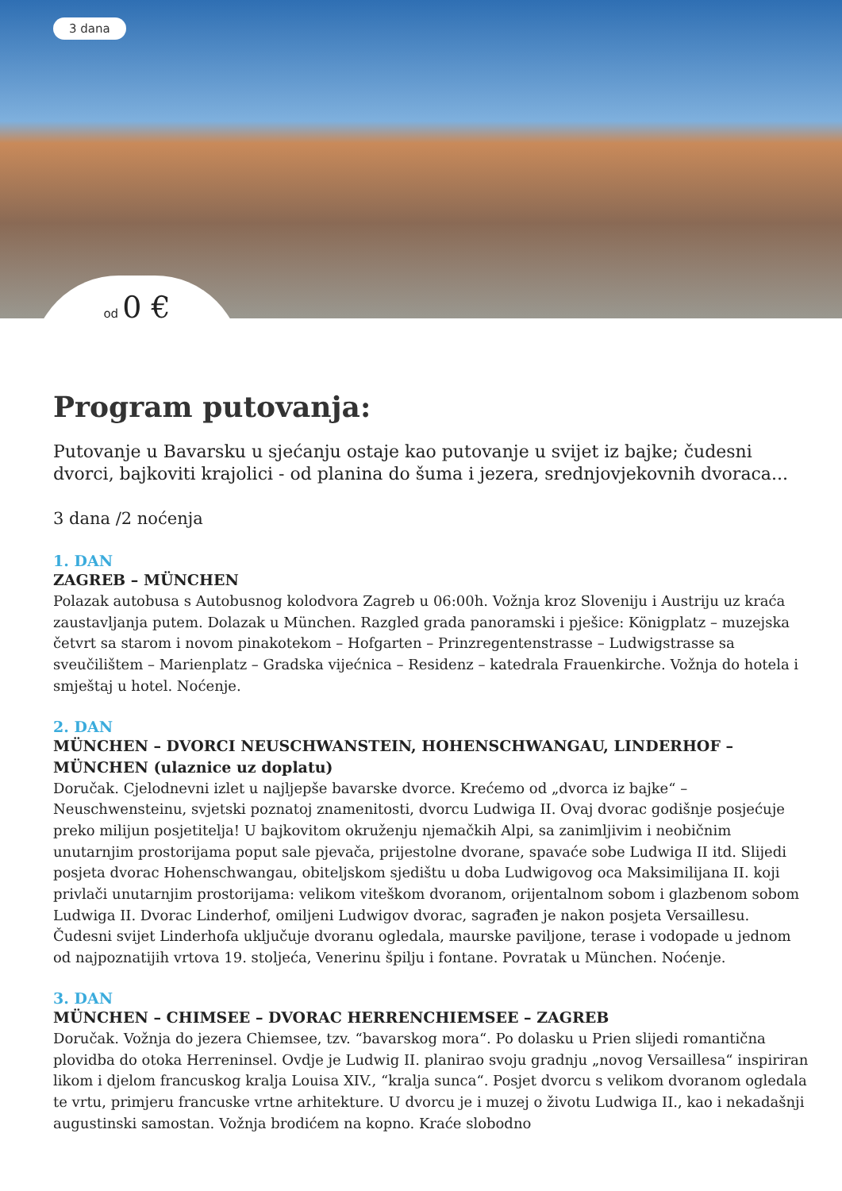3 dana
od 0 €
Program putovanja:
Putovanje u Bavarsku u sjećanju ostaje kao putovanje u svijet iz bajke; čudesni dvorci, bajkoviti krajolici - od planina do šuma i jezera, srednjovjekovnih dvoraca...
3 dana /2 noćenja
1. DAN
ZAGREB – MÜNCHEN
Polazak autobusa s Autobusnog kolodvora Zagreb u 06:00h. Vožnja kroz Sloveniju i Austriju uz kraća zaustavljanja putem. Dolazak u München. Razgled grada panoramski i pješice: Königplatz – muzejska četvrt sa starom i novom pinakotekom – Hofgarten – Prinzregentenstrasse – Ludwigstrasse sa sveučilištem – Marienplatz – Gradska vijećnica – Residenz – katedrala Frauenkirche. Vožnja do hotela i smještaj u hotel. Noćenje.
2. DAN
MÜNCHEN – DVORCI NEUSCHWANSTEIN, HOHENSCHWANGAU, LINDERHOF – MÜNCHEN (ulaznice uz doplatu)
Doručak. Cjelodnevni izlet u najljepše bavarske dvorce. Krećemo od „dvorca iz bajke“ – Neuschwensteinu, svjetski poznatoj znamenitosti, dvorcu Ludwiga II. Ovaj dvorac godišnje posjećuje preko milijun posjetitelja! U bajkovitom okruženju njemačkih Alpi, sa zanimljivim i neobičnim unutarnjim prostorijama poput sale pjevača, prijestolne dvorane, spavaće sobe Ludwiga II itd. Slijedi posjeta dvorac Hohenschwangau, obiteljskom sjedištu u doba Ludwigovog oca Maksimilijana II. koji privlači unutarnjim prostorijama: velikom viteškom dvoranom, orijentalnom sobom i glazbenom sobom Ludwiga II. Dvorac Linderhof, omiljeni Ludwigov dvorac, sagrađen je nakon posjeta Versaillesu. Čudesni svijet Linderhofa uključuje dvoranu ogledala, maurske paviljone, terase i vodopade u jednom od najpoznatijih vrtova 19. stoljeća, Venerinu špilju i fontane. Povratak u München. Noćenje.
3. DAN
MÜNCHEN – CHIMSEE – DVORAC HERRENCHIEMSEE – ZAGREB
Doručak. Vožnja do jezera Chiemsee, tzv. “bavarskog mora“. Po dolasku u Prien slijedi romantična plovidba do otoka Herreninsel. Ovdje je Ludwig II. planirao svoju gradnju „novog Versaillesa“ inspiriran likom i djelom francuskog kralja Louisa XIV., “kralja sunca“. Posjet dvorcu s velikom dvoranom ogledala te vrtu, primjeru francuske vrtne arhitekture. U dvorcu je i muzej o životu Ludwiga II., kao i nekadašnji augustinski samostan. Vožnja brodićem na kopno. Kraće slobodno